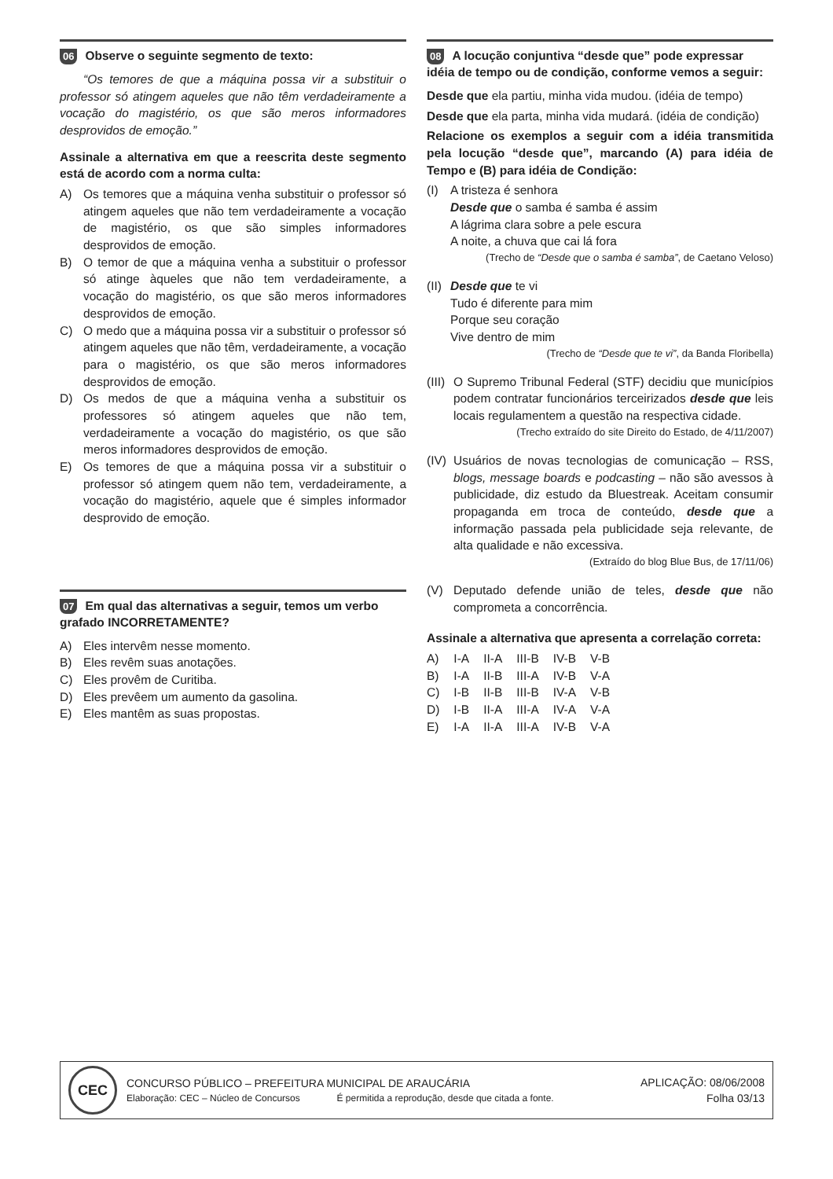06 Observe o seguinte segmento de texto:
“Os temores de que a máquina possa vir a substituir o professor só atingem aqueles que não têm verdadeiramente a vocação do magistério, os que são meros informadores desprovidos de emoção.”
Assinale a alternativa em que a reescrita deste segmento está de acordo com a norma culta:
A) Os temores que a máquina venha substituir o professor só atingem aqueles que não tem verdadeiramente a vocação de magistério, os que são simples informadores desprovidos de emoção.
B) O temor de que a máquina venha a substituir o professor só atinge àqueles que não tem verdadeiramente, a vocação do magistério, os que são meros informadores desprovidos de emoção.
C) O medo que a máquina possa vir a substituir o professor só atingem aqueles que não têm, verdadeiramente, a vocação para o magistério, os que são meros informadores desprovidos de emoção.
D) Os medos de que a máquina venha a substituir os professores só atingem aqueles que não tem, verdadeiramente a vocação do magistério, os que são meros informadores desprovidos de emoção.
E) Os temores de que a máquina possa vir a substituir o professor só atingem quem não tem, verdadeiramente, a vocação do magistério, aquele que é simples informador desprovido de emoção.
07 Em qual das alternativas a seguir, temos um verbo grafado INCORRETAMENTE?
A) Eles intervêm nesse momento.
B) Eles revêm suas anotações.
C) Eles provêm de Curitiba.
D) Eles prevêem um aumento da gasolina.
E) Eles mantêm as suas propostas.
08 A locução conjuntiva “desde que” pode expressar idéia de tempo ou de condição, conforme vemos a seguir:
Desde que ela partiu, minha vida mudou. (idéia de tempo)
Desde que ela parta, minha vida mudará. (idéia de condição)
Relacione os exemplos a seguir com a idéia transmitida pela locução “desde que”, marcando (A) para idéia de Tempo e (B) para idéia de Condição:
(I) A tristeza é senhora
Desde que o samba é samba é assim
A lágrima clara sobre a pele escura
A noite, a chuva que cai lá fora
(Trecho de “Desde que o samba é samba”, de Caetano Veloso)
(II) Desde que te vi
Tudo é diferente para mim
Porque seu coração
Vive dentro de mim
(Trecho de “Desde que te vi”, da Banda Floribella)
(III) O Supremo Tribunal Federal (STF) decidiu que municípios podem contratar funcionários terceirizados desde que leis locais regulamentem a questão na respectiva cidade.
(Trecho extraído do site Direito do Estado, de 4/11/2007)
(IV) Usuários de novas tecnologias de comunicação – RSS, blogs, message boards e podcasting – não são avessos à publicidade, diz estudo da Bluestreak. Aceitam consumir propaganda em troca de conteúdo, desde que a informação passada pela publicidade seja relevante, de alta qualidade e não excessiva.
(Extraído do blog Blue Bus, de 17/11/06)
(V) Deputado defende união de teles, desde que não comprometa a concorrência.
Assinale a alternativa que apresenta a correlação correta:
| A) | I-A | II-A | III-B | IV-B | V-B |
| B) | I-A | II-B | III-A | IV-B | V-A |
| C) | I-B | II-B | III-B | IV-A | V-B |
| D) | I-B | II-A | III-A | IV-A | V-A |
| E) | I-A | II-A | III-A | IV-B | V-A |
CEC
CONCURSO PÚBLICO – PREFEITURA MUNICIPAL DE ARAUCÁRIA
Elaboração: CEC – Núcleo de Concursos É permitida a reprodução, desde que citada a fonte.
APLICAÇÃO: 08/06/2008
Folha 03/13